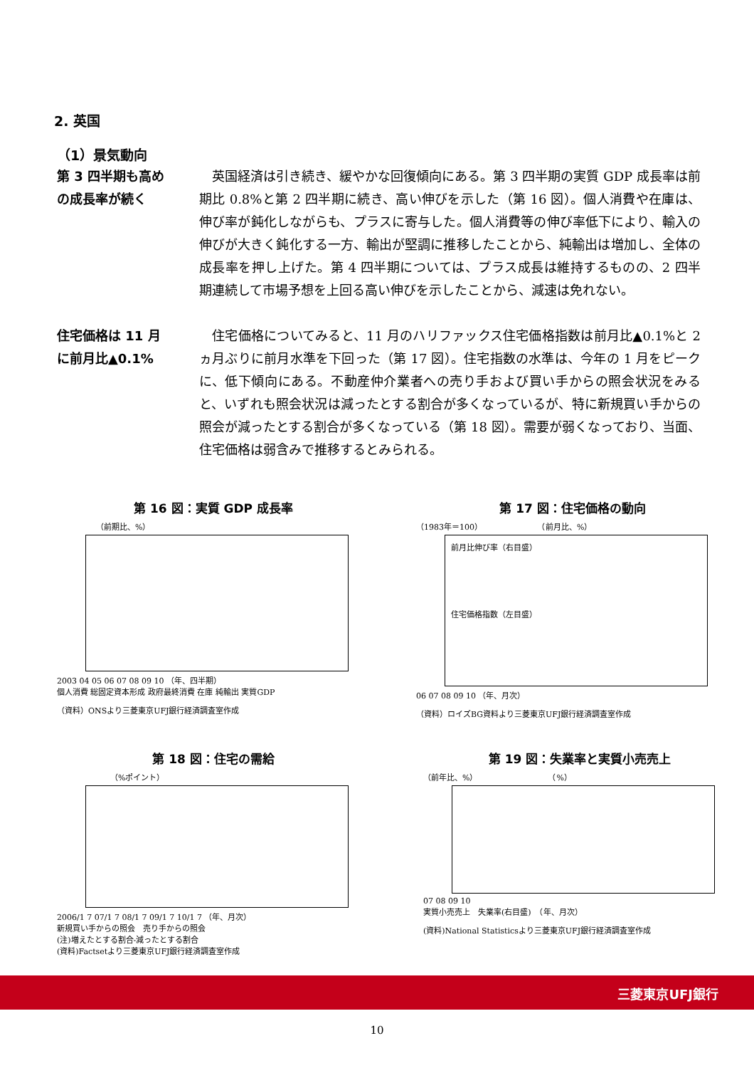2. 英国
（1）景気動向
第 3 四半期も高め
の成長率が続く
　英国経済は引き続き、緩やかな回復傾向にある。第 3 四半期の実質 GDP 成長率は前期比 0.8%と第 2 四半期に続き、高い伸びを示した（第 16 図）。個人消費や在庫は、伸び率が鈍化しながらも、プラスに寄与した。個人消費等の伸び率低下により、輸入の伸びが大きく鈍化する一方、輸出が堅調に推移したことから、純輸出は増加し、全体の成長率を押し上げた。第 4 四半期については、プラス成長は維持するものの、2 四半期連続して市場予想を上回る高い伸びを示したことから、減速は免れない。
住宅価格は 11 月
に前月比▲0.1%
　住宅価格についてみると、11 月のハリファックス住宅価格指数は前月比▲0.1%と 2 ヵ月ぶりに前月水準を下回った（第 17 図）。住宅指数の水準は、今年の 1 月をピークに、低下傾向にある。不動産仲介業者への売り手および買い手からの照会状況をみると、いずれも照会状況は減ったとする割合が多くなっているが、特に新規買い手からの照会が減ったとする割合が多くなっている（第 18 図）。需要が弱くなっており、当面、住宅価格は弱含みで推移するとみられる。
第 16 図：実質 GDP 成長率
（前期比、%）
2003 04 05 06 07 08 09 10 （年、四半期）
個人消費 総固定資本形成 政府最終消費 在庫 純輸出 実質GDP
（資料）ONSより三菱東京UFJ銀行経済調査室作成
第 17 図：住宅価格の動向
（1983年＝100）　　　　　　　　（前月比、%）
前月比伸び率（右目盛）
住宅価格指数（左目盛）
06 07 08 09 10 （年、月次）
（資料）ロイズBG資料より三菱東京UFJ銀行経済調査室作成
第 18 図：住宅の需給
（%ポイント）
2006/1 7 07/1 7 08/1 7 09/1 7 10/1 7 （年、月次）
新規買い手からの照会　売り手からの照会
(注)増えたとする割合-減ったとする割合
(資料)Factsetより三菱東京UFJ銀行経済調査室作成
第 19 図：失業率と実質小売売上
（前年比、%）　　　　　　　　　　（%）
07 08 09 10
実質小売売上　失業率(右目盛)　（年、月次）
(資料)National Statisticsより三菱東京UFJ銀行経済調査室作成
三菱東京UFJ銀行
10